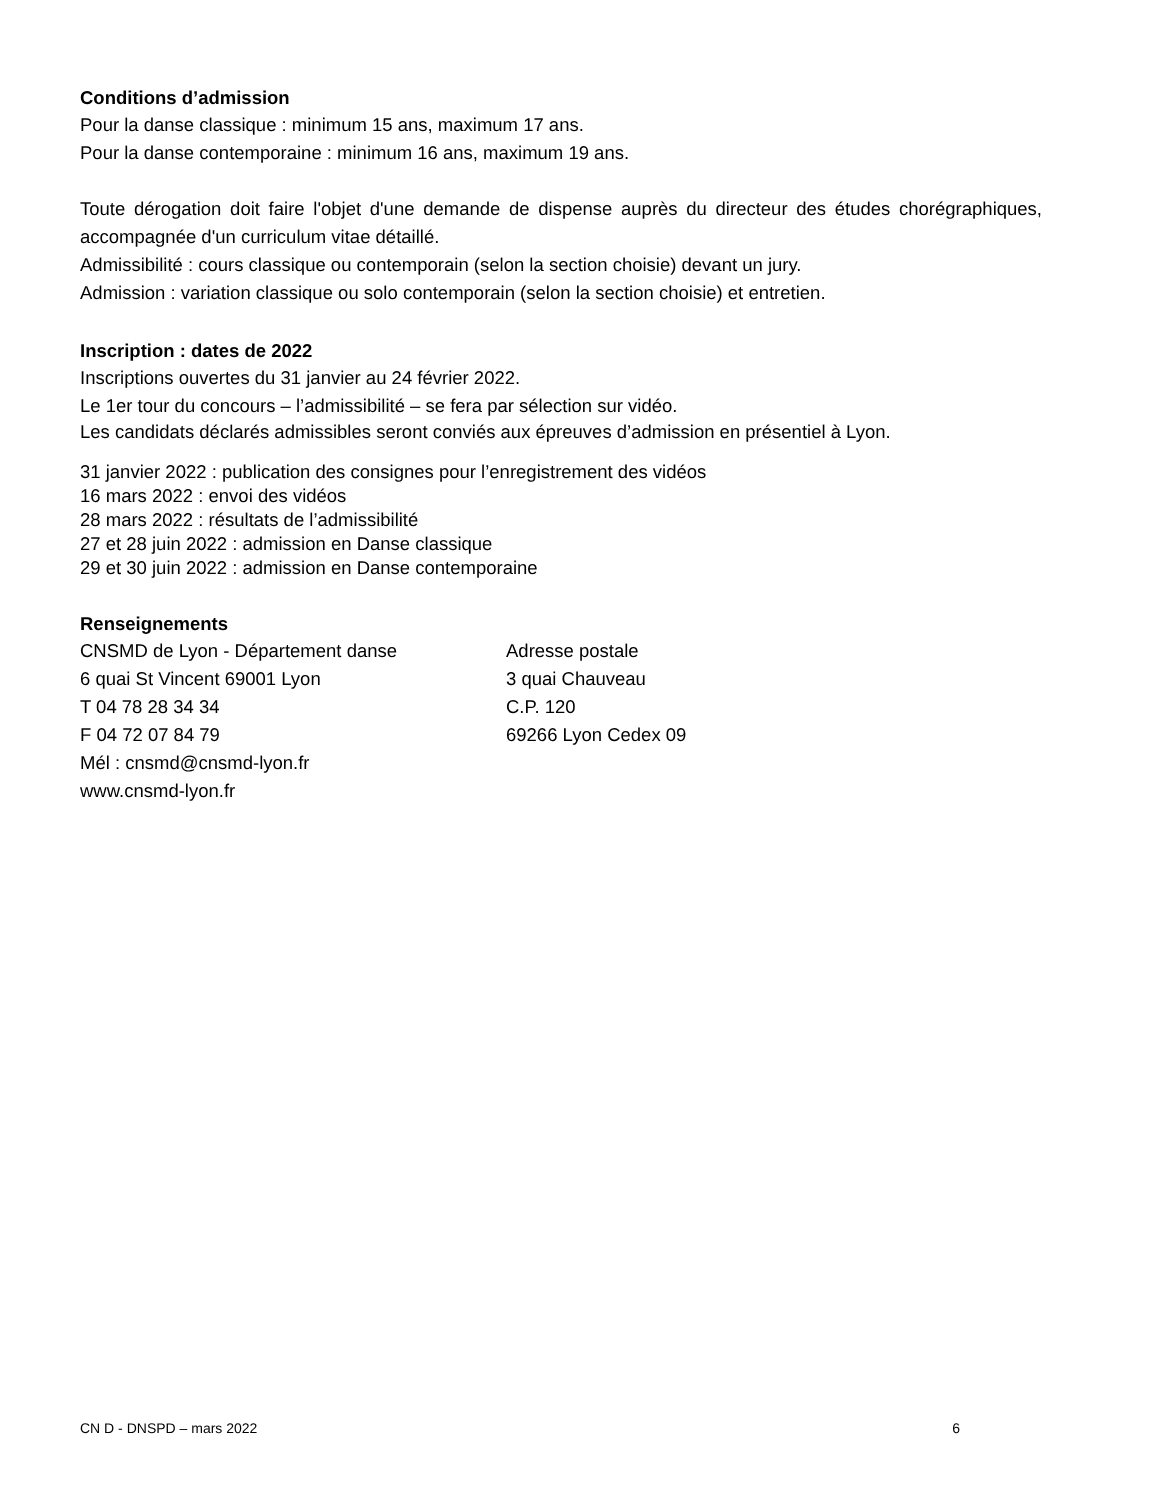Conditions d’admission
Pour la danse classique : minimum 15 ans, maximum 17 ans.
Pour la danse contemporaine : minimum 16 ans, maximum 19 ans.
Toute dérogation doit faire l'objet d'une demande de dispense auprès du directeur des études chorégraphiques, accompagnée d'un curriculum vitae détaillé.
Admissibilité : cours classique ou contemporain (selon la section choisie) devant un jury.
Admission : variation classique ou solo contemporain (selon la section choisie) et entretien.
Inscription : dates de 2022
Inscriptions ouvertes du 31 janvier au 24 février 2022.
Le 1er tour du concours – l’admissibilité – se fera par sélection sur vidéo.
Les candidats déclarés admissibles seront conviés aux épreuves d’admission en présentiel à Lyon.
31 janvier 2022 : publication des consignes pour l’enregistrement des vidéos
16 mars 2022 : envoi des vidéos
28 mars 2022 : résultats de l’admissibilité
27 et 28 juin 2022 : admission en Danse classique
29 et 30 juin 2022 : admission en Danse contemporaine
Renseignements
CNSMD de Lyon - Département danse
6 quai St Vincent 69001 Lyon
T 04 78 28 34 34
F 04 72 07 84 79
Mél : cnsmd@cnsmd-lyon.fr
www.cnsmd-lyon.fr
Adresse postale
3 quai Chauveau
C.P. 120
69266 Lyon Cedex 09
CN D - DNSPD – mars 2022 6